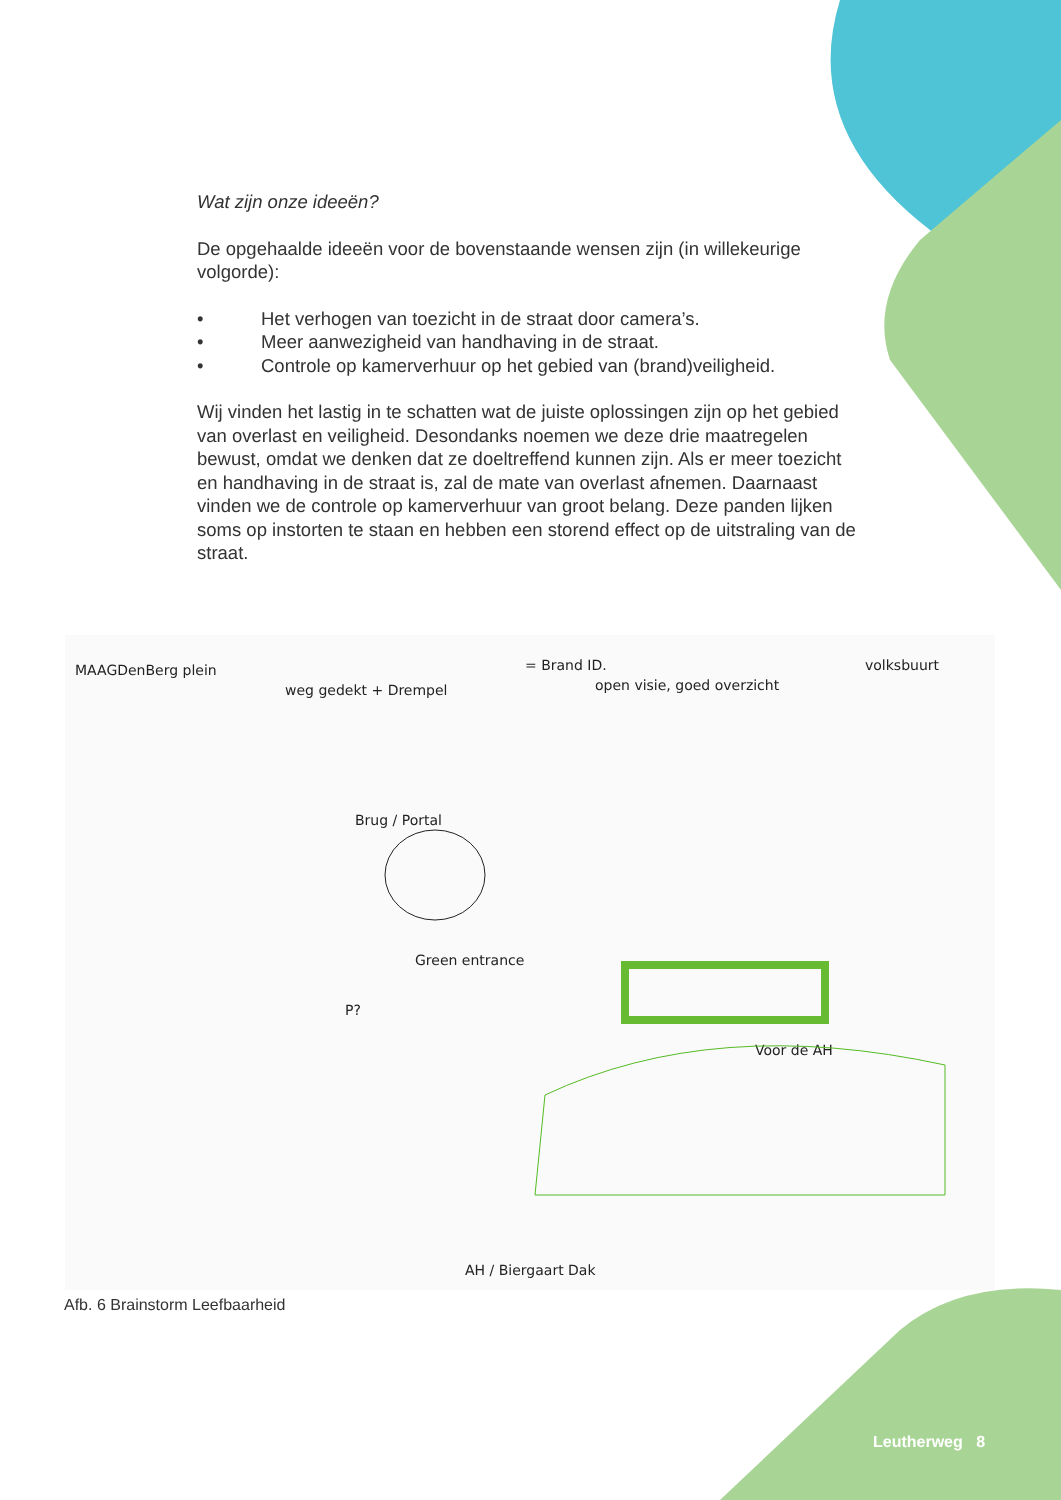Wat zijn onze ideeën?
De opgehaalde ideeën voor de bovenstaande wensen zijn (in willekeurige volgorde):
• Het verhogen van toezicht in de straat door camera’s.
• Meer aanwezigheid van handhaving in de straat.
• Controle op kamerverhuur op het gebied van (brand)veiligheid.
Wij vinden het lastig in te schatten wat de juiste oplossingen zijn op het gebied van overlast en veiligheid. Desondanks noemen we deze drie maatregelen bewust, omdat we denken dat ze doeltreffend kunnen zijn. Als er meer toezicht en handhaving in de straat is, zal de mate van overlast afnemen. Daarnaast vinden we de controle op kamerverhuur van groot belang. Deze panden lijken soms op instorten te staan en hebben een storend effect op de uitstraling van de straat.
MAAGDenBerg plein
weg gedekt + Drempel
= Brand ID.
open visie, goed overzicht
volksbuurt
Brug / Portal
Green entrance
P?
Voor de AH
AH / Biergaart Dak
Afb. 6 Brainstorm Leefbaarheid
Leutherweg 8